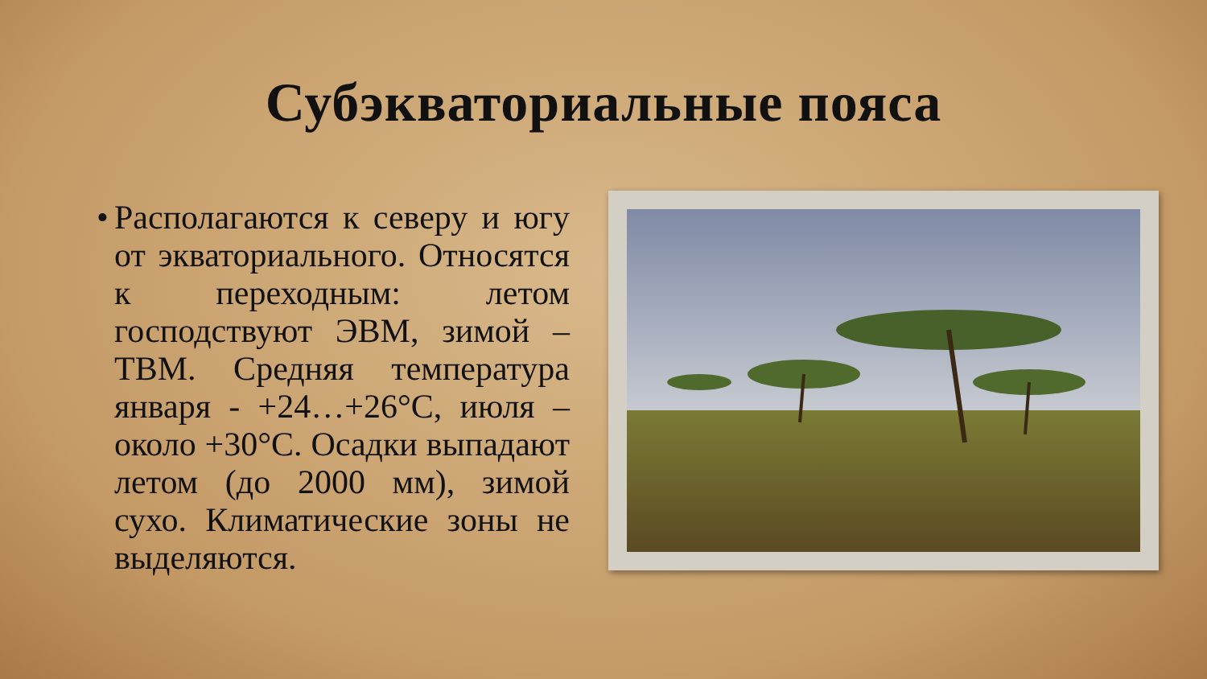Субэкваториальные пояса
• Располагаются к северу и югу от экваториального. Относятся к переходным: летом господствуют ЭВМ, зимой – ТВМ. Средняя температура января - +24…+26°С, июля – около +30°С. Осадки выпадают летом (до 2000 мм), зимой сухо. Климатические зоны не выделяются.